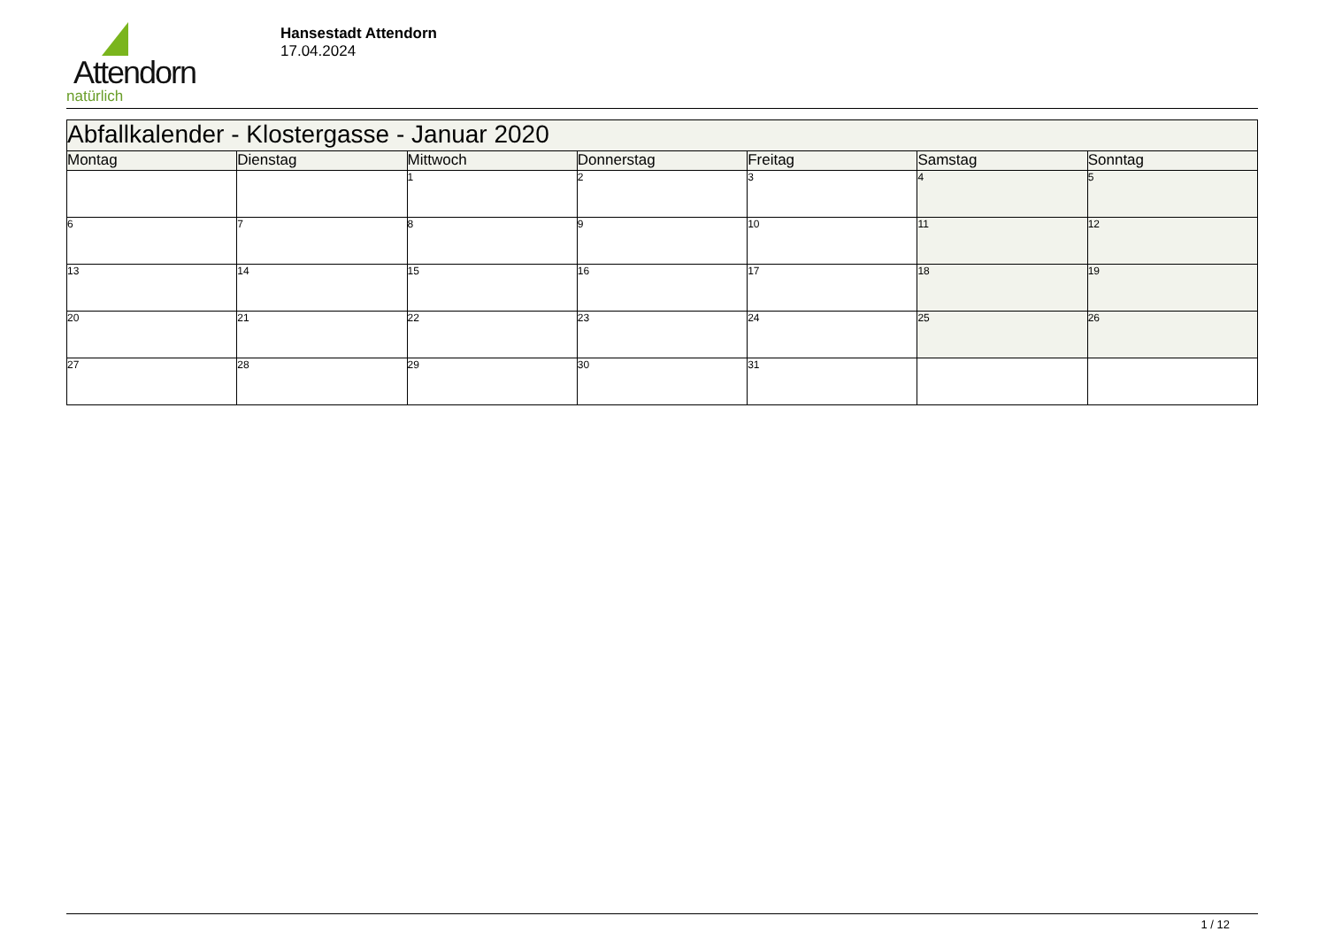Attendorn
natürlich
Hansestadt Attendorn
17.04.2024
| Abfallkalender - Klostergasse - Januar 2020 | | | | | | |
| --- | --- | --- | --- | --- | --- | --- |
| Montag | Dienstag | Mittwoch | Donnerstag | Freitag | Samstag | Sonntag |
| | | 1 | 2 | 3 | 4 | 5 |
| 6 | 7 | 8 | 9 | 10 | 11 | 12 |
| 13 | 14 | 15 | 16 | 17 | 18 | 19 |
| 20 | 21 | 22 | 23 | 24 | 25 | 26 |
| 27 | 28 | 29 | 30 | 31 | | |
1 / 12